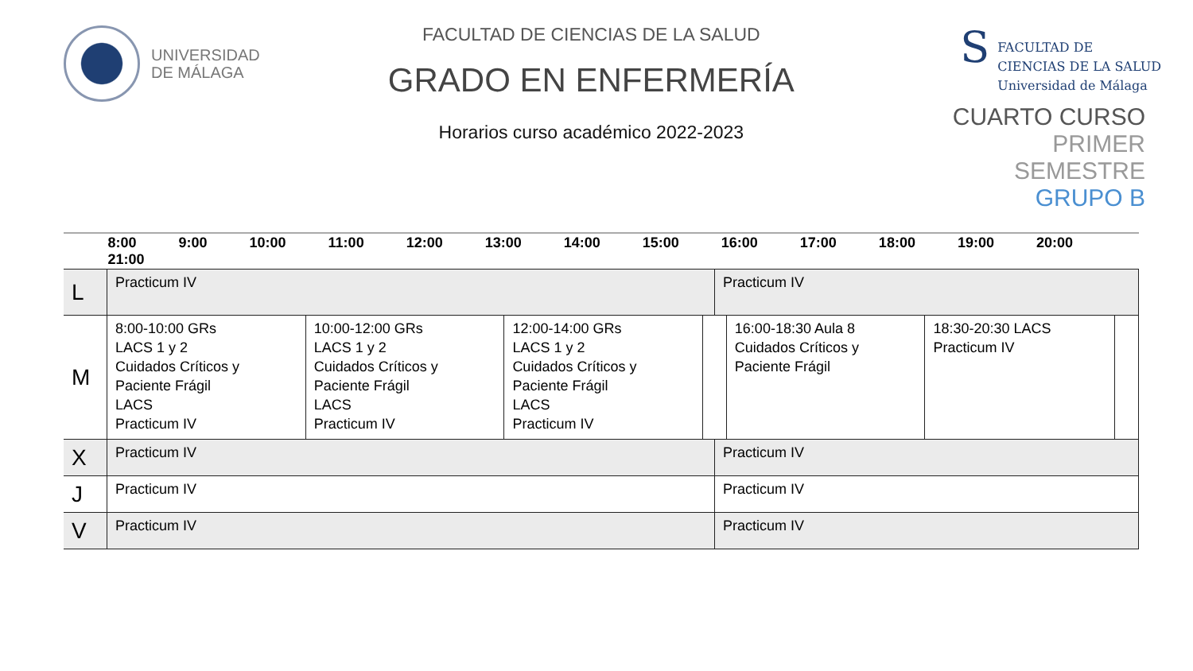UNIVERSIDAD
DE MÁLAGA
FACULTAD DE CIENCIAS DE LA SALUD
GRADO EN ENFERMERÍA
Horarios curso académico 2022-2023
S
FACULTAD DE
CIENCIAS DE LA SALUD
Universidad de Málaga
CUARTO CURSO
PRIMER SEMESTRE
GRUPO B
| | 8:00 9:00 10:00 11:00 12:00 13:00 14:00 15:00 16:00 17:00 18:00 19:00 20:00 21:00 | | | | | | | |
| --- | --- | --- | --- | --- | --- | --- | --- | --- |
| L | Practicum IV | | | | Practicum IV | | | |
| M | 8:00-10:00 GRs LACS 1 y 2 Cuidados Críticos y Paciente Frágil LACS Practicum IV | 10:00-12:00 GRs LACS 1 y 2 Cuidados Críticos y Paciente Frágil LACS Practicum IV | 12:00-14:00 GRs LACS 1 y 2 Cuidados Críticos y Paciente Frágil LACS Practicum IV | | | 16:00-18:30 Aula 8 Cuidados Críticos y Paciente Frágil | 18:30-20:30 LACS Practicum IV | |
| X | Practicum IV | | | | Practicum IV | | | |
| J | Practicum IV | | | | Practicum IV | | | |
| V | Practicum IV | | | | Practicum IV | | | |